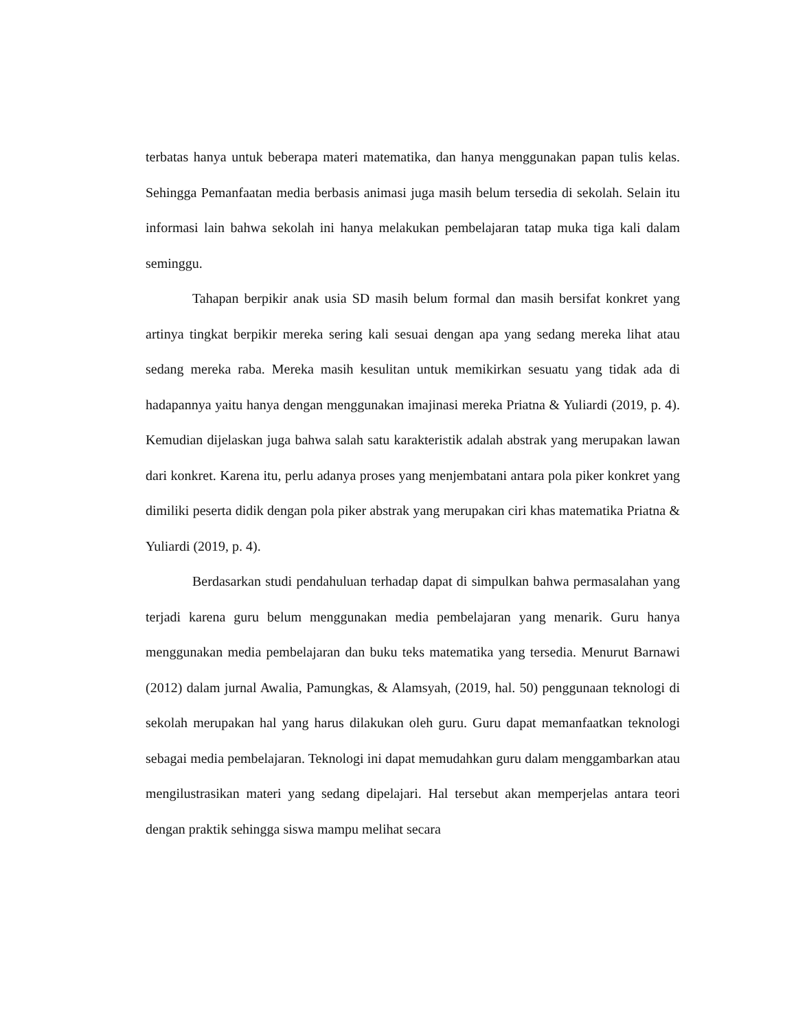terbatas hanya untuk beberapa materi matematika, dan hanya menggunakan papan tulis kelas. Sehingga Pemanfaatan media berbasis animasi juga masih belum tersedia di sekolah. Selain itu informasi lain bahwa sekolah ini hanya melakukan pembelajaran tatap muka tiga kali dalam seminggu.
Tahapan berpikir anak usia SD masih belum formal dan masih bersifat konkret yang artinya tingkat berpikir mereka sering kali sesuai dengan apa yang sedang mereka lihat atau sedang mereka raba. Mereka masih kesulitan untuk memikirkan sesuatu yang tidak ada di hadapannya yaitu hanya dengan menggunakan imajinasi mereka Priatna & Yuliardi (2019, p. 4). Kemudian dijelaskan juga bahwa salah satu karakteristik adalah abstrak yang merupakan lawan dari konkret. Karena itu, perlu adanya proses yang menjembatani antara pola piker konkret yang dimiliki peserta didik dengan pola piker abstrak yang merupakan ciri khas matematika Priatna & Yuliardi (2019, p. 4).
Berdasarkan studi pendahuluan terhadap dapat di simpulkan bahwa permasalahan yang terjadi karena guru belum menggunakan media pembelajaran yang menarik. Guru hanya menggunakan media pembelajaran dan buku teks matematika yang tersedia. Menurut Barnawi (2012) dalam jurnal Awalia, Pamungkas, & Alamsyah, (2019, hal. 50) penggunaan teknologi di sekolah merupakan hal yang harus dilakukan oleh guru. Guru dapat memanfaatkan teknologi sebagai media pembelajaran. Teknologi ini dapat memudahkan guru dalam menggambarkan atau mengilustrasikan materi yang sedang dipelajari. Hal tersebut akan memperjelas antara teori dengan praktik sehingga siswa mampu melihat secara